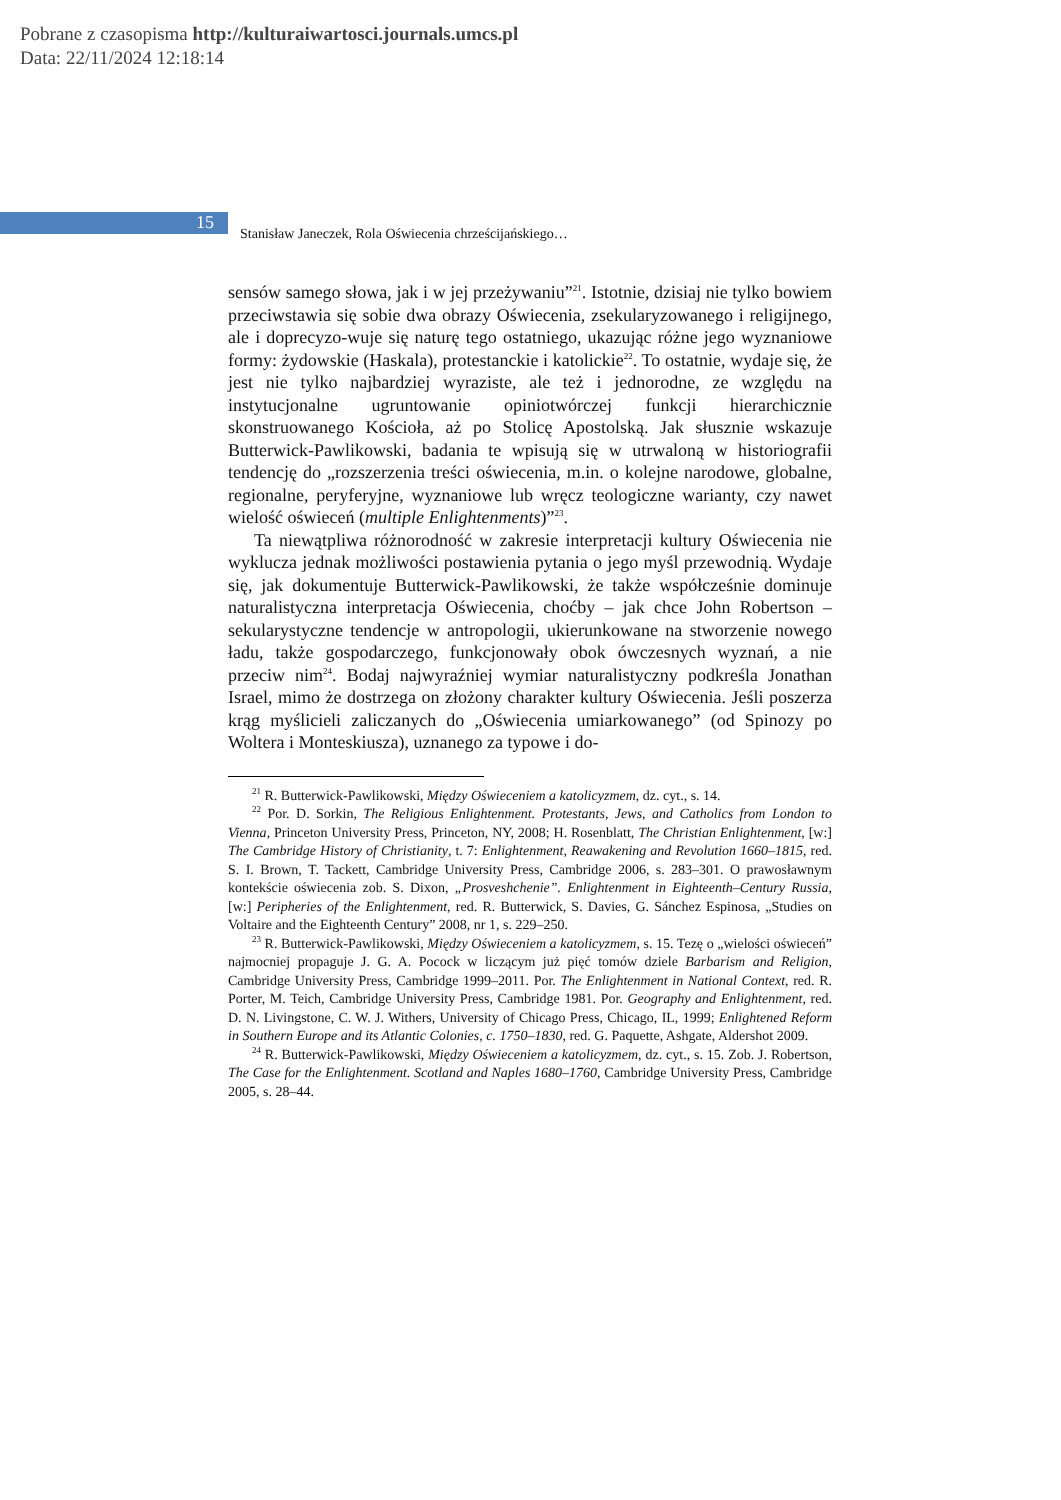Pobrane z czasopisma http://kulturaiwartosci.journals.umcs.pl
Data: 22/11/2024 12:18:14
15
Stanisław Janeczek, Rola Oświecenia chrześcijańskiego…
sensów samego słowa, jak i w jej przeżywaniu”<sup>21</sup>. Istotnie, dzisiaj nie tylko bowiem przeciwstawia się sobie dwa obrazy Oświecenia, zsekularyzowanego i religijnego, ale i doprecyzo-wuje się naturę tego ostatniego, ukazując różne jego wyznaniowe formy: żydowskie (Haskala), protestanckie i katolickie<sup>22</sup>. To ostatnie, wydaje się, że jest nie tylko najbardziej wyraziste, ale też i jednorodne, ze względu na instytucjonalne ugruntowanie opiniotwórczej funkcji hierarchicznie skonstruowanego Kościoła, aż po Stolicę Apostolską. Jak słusznie wskazuje Butterwick-Pawlikowski, badania te wpisują się w utrwaloną w historiografii tendencję do „rozszerzenia treści oświecenia, m.in. o kolejne narodowe, globalne, regionalne, peryferyjne, wyznaniowe lub wręcz teologiczne warianty, czy nawet wielość oświeceń (multiple Enlightenments)”<sup>23</sup>.
Ta niewątpliwa różnorodność w zakresie interpretacji kultury Oświecenia nie wyklucza jednak możliwości postawienia pytania o jego myśl przewodnią. Wydaje się, jak dokumentuje Butterwick-Pawlikowski, że także współcześnie dominuje naturalistyczna interpretacja Oświecenia, choćby – jak chce John Robertson – sekularystyczne tendencje w antropologii, ukierunkowane na stworzenie nowego ładu, także gospodarczego, funkcjonowały obok ówczesnych wyznań, a nie przeciw nim<sup>24</sup>. Bodaj najwyraźniej wymiar naturalistyczny podkreśla Jonathan Israel, mimo że dostrzega on złożony charakter kultury Oświecenia. Jeśli poszerza krąg myślicieli zaliczanych do „Oświecenia umiarkowanego” (od Spinozy po Woltera i Monteskiusza), uznanego za typowe i do-
<sup>21</sup> R. Butterwick-Pawlikowski, Między Oświeceniem a katolicyzmem, dz. cyt., s. 14.
<sup>22</sup> Por. D. Sorkin, The Religious Enlightenment. Protestants, Jews, and Catholics from London to Vienna, Princeton University Press, Princeton, NY, 2008; H. Rosenblatt, The Christian Enlightenment, [w:] The Cambridge History of Christianity, t. 7: Enlightenment, Reawakening and Revolution 1660–1815, red. S. I. Brown, T. Tackett, Cambridge University Press, Cambridge 2006, s. 283–301. O prawosławnym kontekście oświecenia zob. S. Dixon, „Prosveshchenie”. Enlightenment in Eighteenth–Century Russia, [w:] Peripheries of the Enlightenment, red. R. Butterwick, S. Davies, G. Sánchez Espinosa, „Studies on Voltaire and the Eighteenth Century” 2008, nr 1, s. 229–250.
<sup>23</sup> R. Butterwick-Pawlikowski, Między Oświeceniem a katolicyzmem, s. 15. Tezę o „wielości oświeceń” najmocniej propaguje J. G. A. Pocock w liczącym już pięć tomów dziele Barbarism and Religion, Cambridge University Press, Cambridge 1999–2011. Por. The Enlightenment in National Context, red. R. Porter, M. Teich, Cambridge University Press, Cambridge 1981. Por. Geography and Enlightenment, red. D. N. Livingstone, C. W. J. Withers, University of Chicago Press, Chicago, IL, 1999; Enlightened Reform in Southern Europe and its Atlantic Colonies, c. 1750–1830, red. G. Paquette, Ashgate, Aldershot 2009.
<sup>24</sup> R. Butterwick-Pawlikowski, Między Oświeceniem a katolicyzmem, dz. cyt., s. 15. Zob. J. Robertson, The Case for the Enlightenment. Scotland and Naples 1680–1760, Cambridge University Press, Cambridge 2005, s. 28–44.